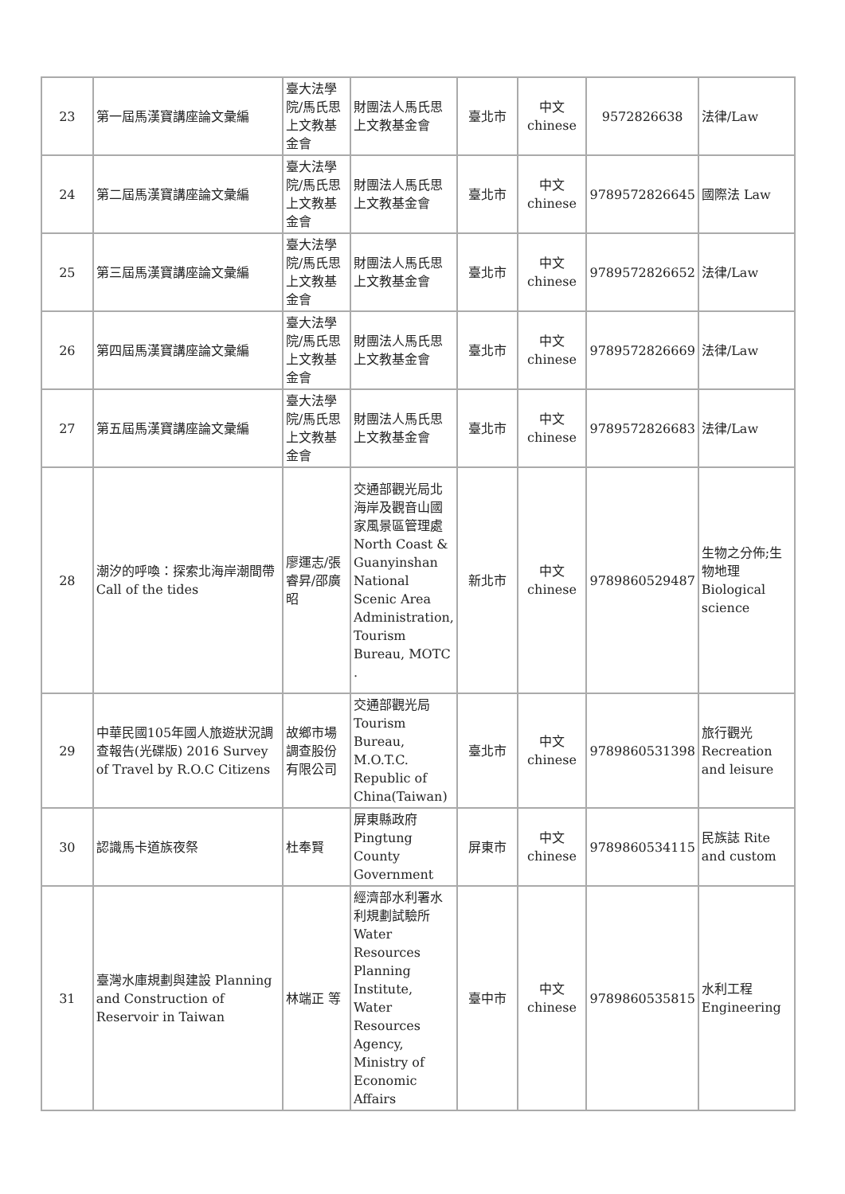| 23 | 第一屆馬漢寶講座論文彙編 | 臺大法學院/馬氏思上文教基金會 | 財團法人馬氏思上文教基金會 | 臺北市 | 中文 chinese | 9572826638 | 法律/Law |
| 24 | 第二屆馬漢寶講座論文彙編 | 臺大法學院/馬氏思上文教基金會 | 財團法人馬氏思上文教基金會 | 臺北市 | 中文 chinese | 9789572826645 | 國際法 Law |
| 25 | 第三屆馬漢寶講座論文彙編 | 臺大法學院/馬氏思上文教基金會 | 財團法人馬氏思上文教基金會 | 臺北市 | 中文 chinese | 9789572826652 | 法律/Law |
| 26 | 第四屆馬漢寶講座論文彙編 | 臺大法學院/馬氏思上文教基金會 | 財團法人馬氏思上文教基金會 | 臺北市 | 中文 chinese | 9789572826669 | 法律/Law |
| 27 | 第五屆馬漢寶講座論文彙編 | 臺大法學院/馬氏思上文教基金會 | 財團法人馬氏思上文教基金會 | 臺北市 | 中文 chinese | 9789572826683 | 法律/Law |
| 28 | 潮汐的呼喚：探索北海岸潮間帶 Call of the tides | 廖運志/張睿昇/邵廣昭 | 交通部觀光局北海岸及觀音山國家風景區管理處 North Coast & Guanyinshan National Scenic Area Administration, Tourism Bureau, MOTC . | 新北市 | 中文 chinese | 9789860529487 | 生物之分佈;生物地理 Biological science |
| 29 | 中華民國105年國人旅遊狀況調查報告(光碟版) 2016 Survey of Travel by R.O.C Citizens | 故鄉市場調查股份有限公司 | 交通部觀光局 Tourism Bureau, M.O.T.C. Republic of China(Taiwan) | 臺北市 | 中文 chinese | 9789860531398 | 旅行觀光 Recreation and leisure |
| 30 | 認識馬卡道族夜祭 | 杜奉賢 | 屏東縣政府 Pingtung County Government | 屏東市 | 中文 chinese | 9789860534115 | 民族誌 Rite and custom |
| 31 | 臺灣水庫規劃與建設 Planning and Construction of Reservoir in Taiwan | 林端正 等 | 經濟部水利署水利規劃試驗所 Water Resources Planning Institute, Water Resources Agency, Ministry of Economic Affairs | 臺中市 | 中文 chinese | 9789860535815 | 水利工程 Engineering |